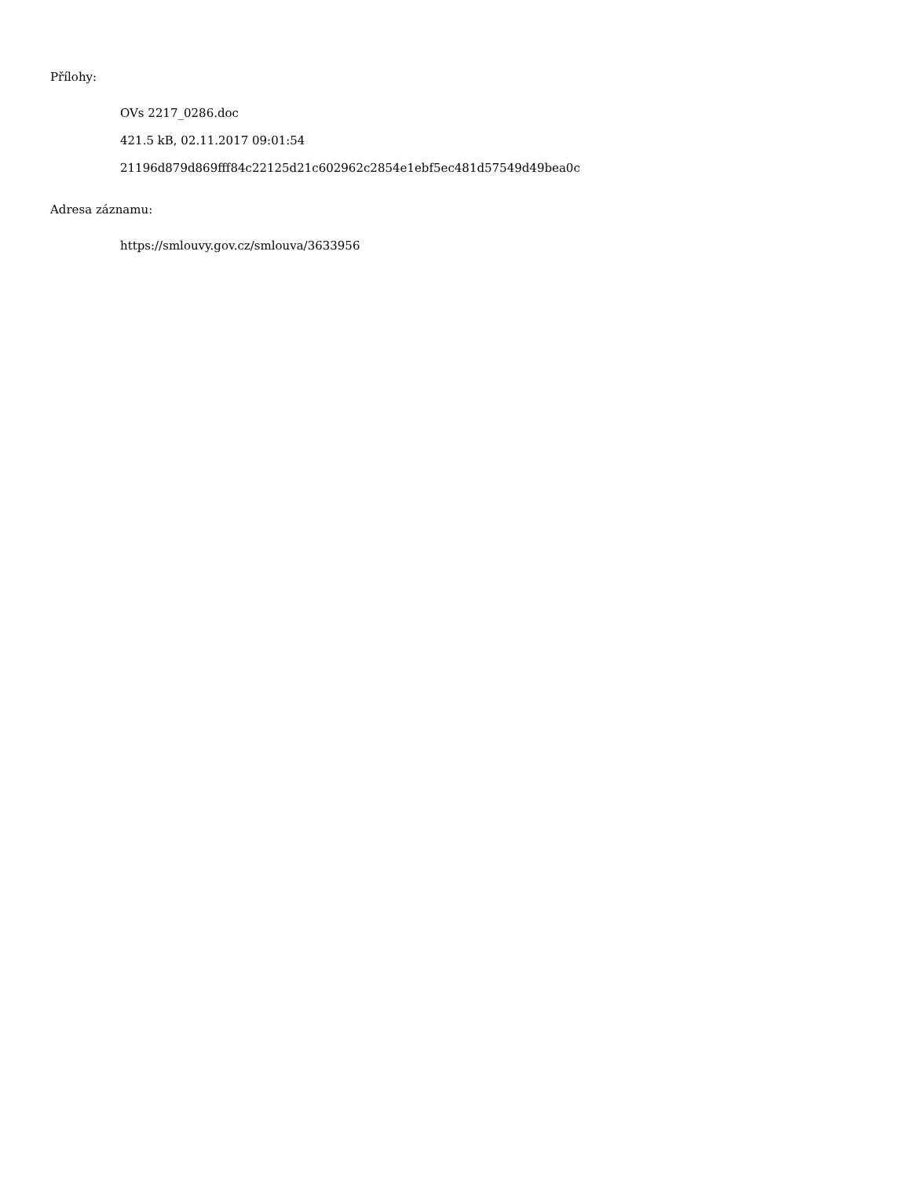Přílohy:
OVs 2217_0286.doc
421.5 kB, 02.11.2017 09:01:54
21196d879d869fff84c22125d21c602962c2854e1ebf5ec481d57549d49bea0c
Adresa záznamu:
https://smlouvy.gov.cz/smlouva/3633956